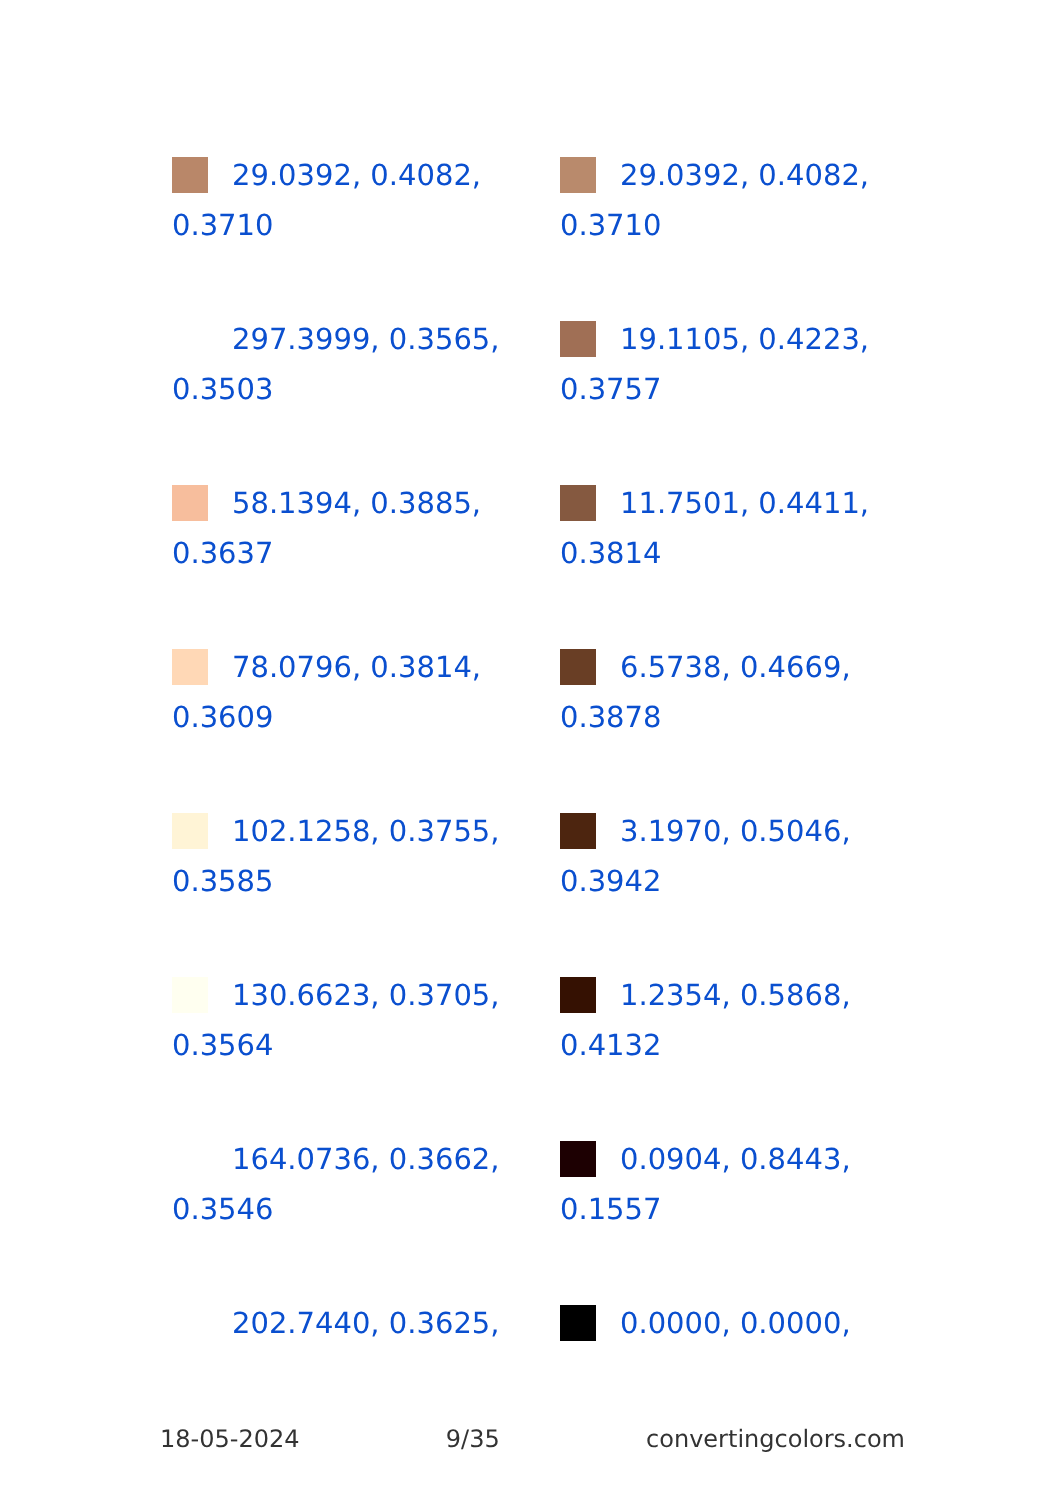29.0392, 0.4082, 0.3710
29.0392, 0.4082, 0.3710
297.3999, 0.3565, 0.3503
19.1105, 0.4223, 0.3757
58.1394, 0.3885, 0.3637
11.7501, 0.4411, 0.3814
78.0796, 0.3814, 0.3609
6.5738, 0.4669, 0.3878
102.1258, 0.3755, 0.3585
3.1970, 0.5046, 0.3942
130.6623, 0.3705, 0.3564
1.2354, 0.5868, 0.4132
164.0736, 0.3662, 0.3546
0.0904, 0.8443, 0.1557
202.7440, 0.3625,
0.0000, 0.0000,
18-05-2024 9/35 convertingcolors.com